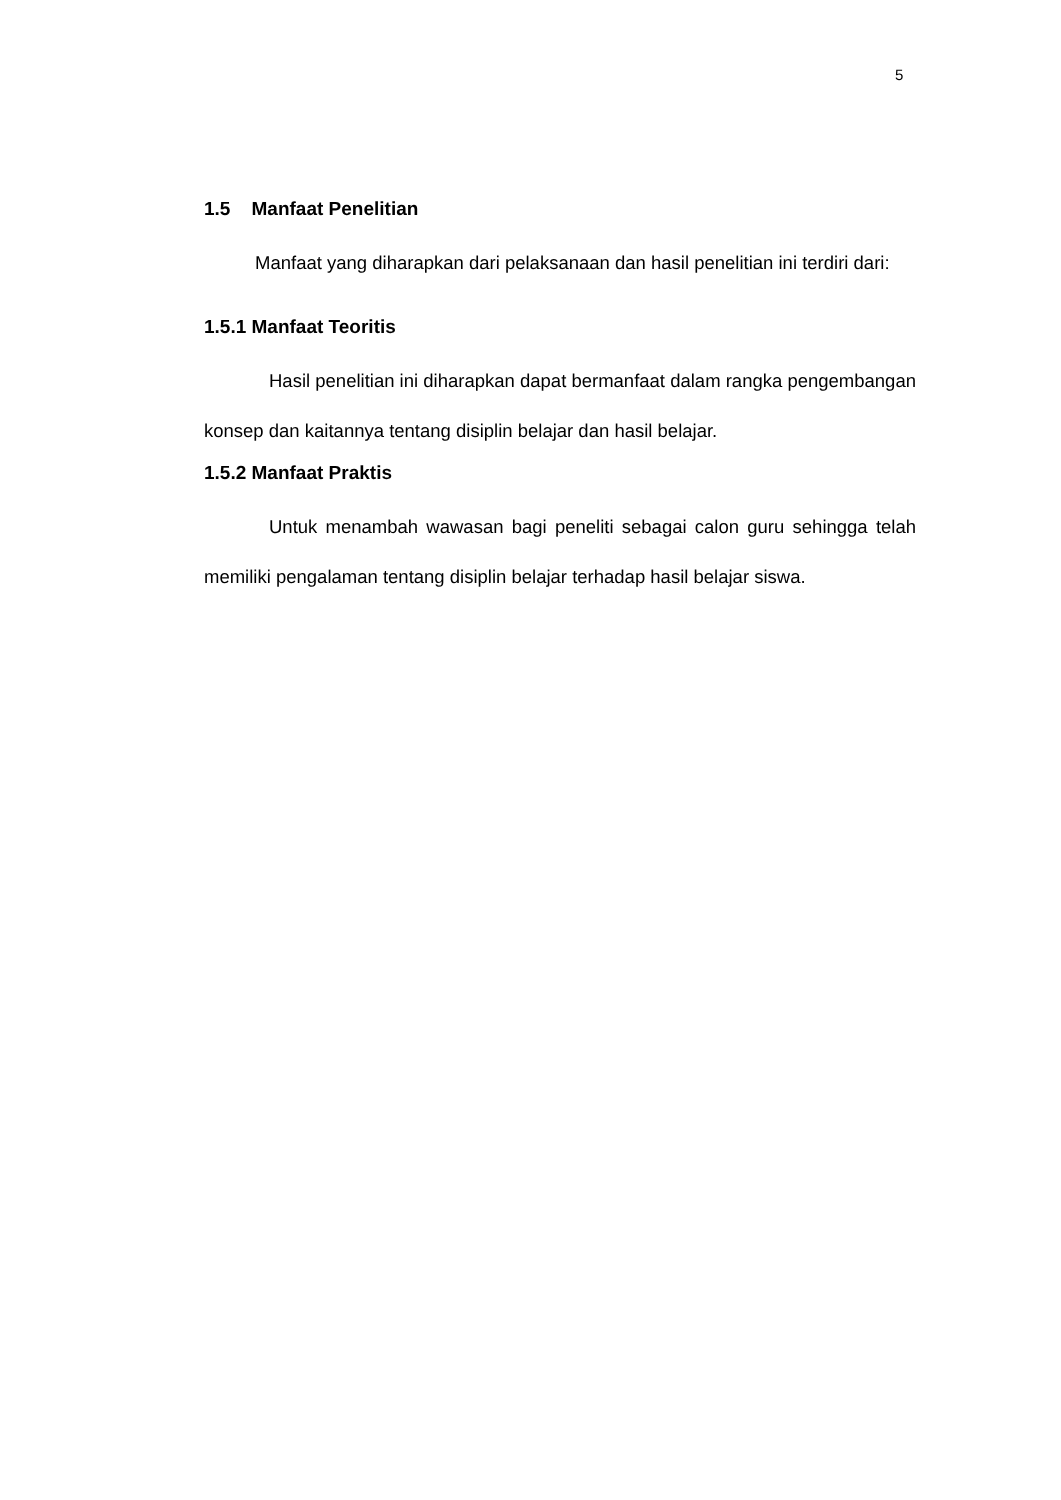5
1.5 Manfaat Penelitian
Manfaat yang diharapkan dari pelaksanaan dan hasil penelitian ini terdiri dari:
1.5.1 Manfaat Teoritis
Hasil penelitian ini diharapkan dapat bermanfaat dalam rangka pengembangan konsep dan kaitannya tentang disiplin belajar dan hasil belajar.
1.5.2 Manfaat Praktis
Untuk menambah wawasan bagi peneliti sebagai calon guru sehingga telah memiliki pengalaman tentang disiplin belajar terhadap hasil belajar siswa.